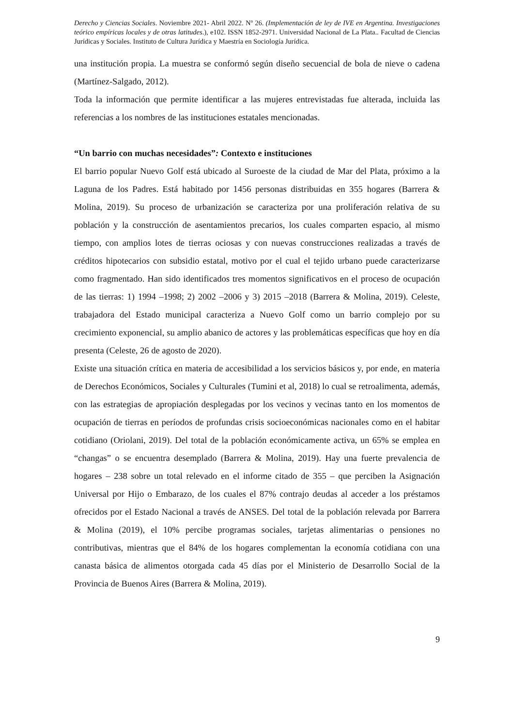Derecho y Ciencias Sociales. Noviembre 2021- Abril 2022. Nº 26. (Implementación de ley de IVE en Argentina. Investigaciones teórico empíricas locales y de otras latitudes.), e102. ISSN 1852-2971. Universidad Nacional de La Plata.. Facultad de Ciencias Jurídicas y Sociales. Instituto de Cultura Jurídica y Maestría en Sociología Jurídica.
una institución propia. La muestra se conformó según diseño secuencial de bola de nieve o cadena (Martínez-Salgado, 2012).
Toda la información que permite identificar a las mujeres entrevistadas fue alterada, incluida las referencias a los nombres de las instituciones estatales mencionadas.
“Un barrio con muchas necesidades”: Contexto e instituciones
El barrio popular Nuevo Golf está ubicado al Suroeste de la ciudad de Mar del Plata, próximo a la Laguna de los Padres. Está habitado por 1456 personas distribuidas en 355 hogares (Barrera & Molina, 2019). Su proceso de urbanización se caracteriza por una proliferación relativa de su población y la construcción de asentamientos precarios, los cuales comparten espacio, al mismo tiempo, con amplios lotes de tierras ociosas y con nuevas construcciones realizadas a través de créditos hipotecarios con subsidio estatal, motivo por el cual el tejido urbano puede caracterizarse como fragmentado. Han sido identificados tres momentos significativos en el proceso de ocupación de las tierras: 1) 1994 –1998; 2) 2002 –2006 y 3) 2015 –2018 (Barrera & Molina, 2019). Celeste, trabajadora del Estado municipal caracteriza a Nuevo Golf como un barrio complejo por su crecimiento exponencial, su amplio abanico de actores y las problemáticas específicas que hoy en día presenta (Celeste, 26 de agosto de 2020).
Existe una situación crítica en materia de accesibilidad a los servicios básicos y, por ende, en materia de Derechos Económicos, Sociales y Culturales (Tumini et al, 2018) lo cual se retroalimenta, además, con las estrategias de apropiación desplegadas por los vecinos y vecinas tanto en los momentos de ocupación de tierras en períodos de profundas crisis socioeconómicas nacionales como en el habitar cotidiano (Oriolani, 2019). Del total de la población económicamente activa, un 65% se emplea en “changas” o se encuentra desemplado (Barrera & Molina, 2019). Hay una fuerte prevalencia de hogares – 238 sobre un total relevado en el informe citado de 355 – que perciben la Asignación Universal por Hijo o Embarazo, de los cuales el 87% contrajo deudas al acceder a los préstamos ofrecidos por el Estado Nacional a través de ANSES. Del total de la población relevada por Barrera & Molina (2019), el 10% percibe programas sociales, tarjetas alimentarias o pensiones no contributivas, mientras que el 84% de los hogares complementan la economía cotidiana con una canasta básica de alimentos otorgada cada 45 días por el Ministerio de Desarrollo Social de la Provincia de Buenos Aires (Barrera & Molina, 2019).
9